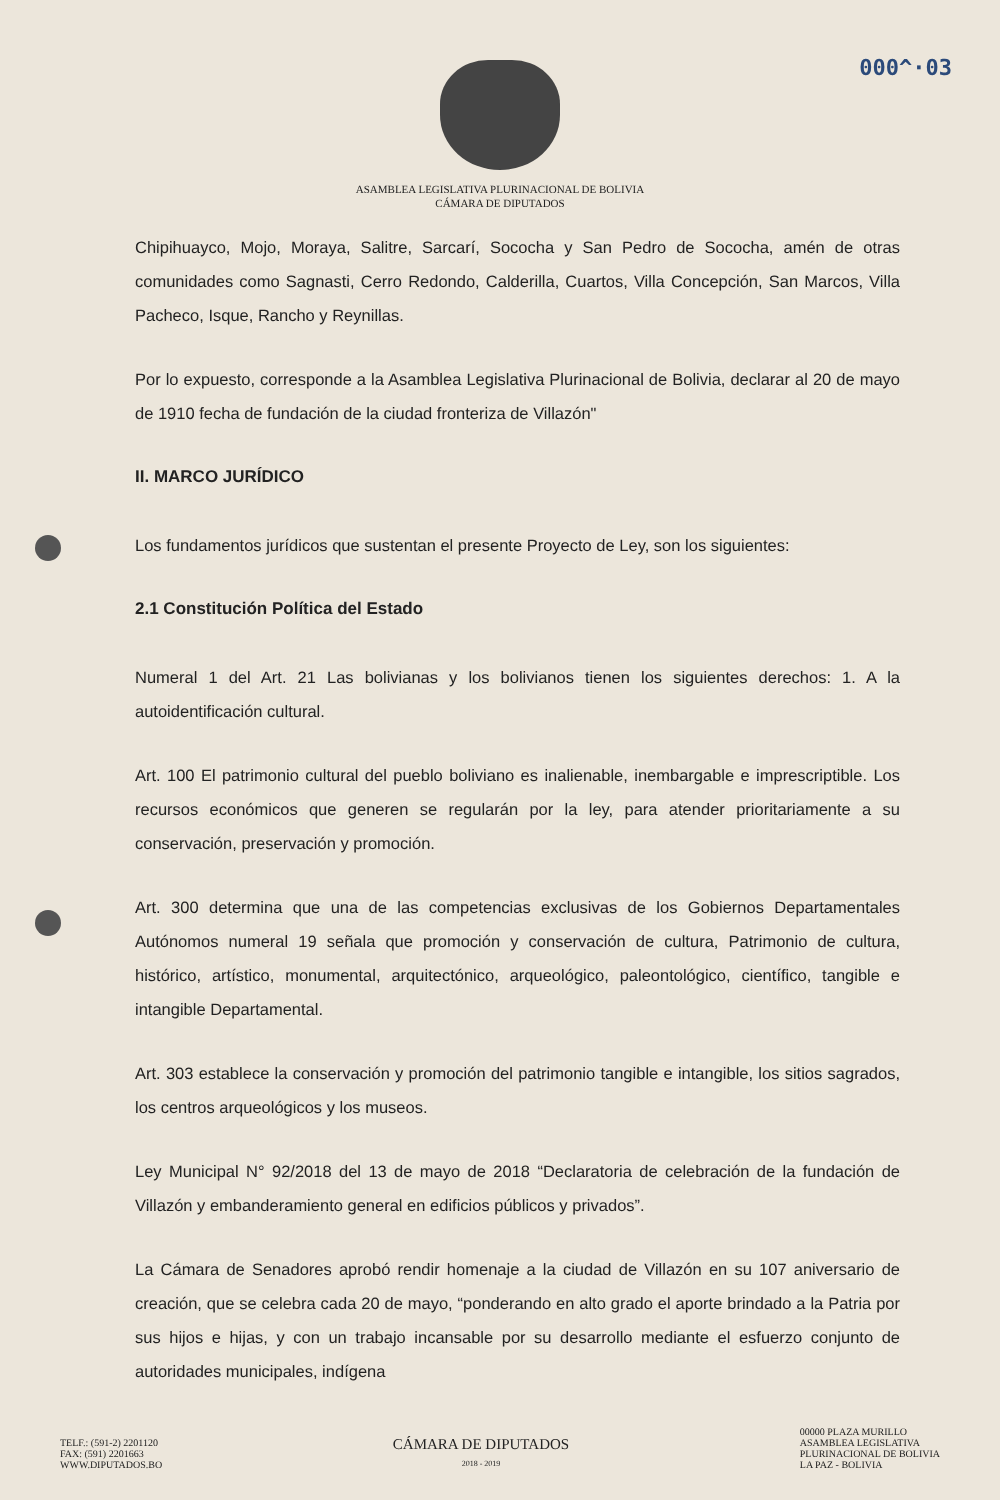000^·03
ASAMBLEA LEGISLATIVA PLURINACIONAL DE BOLIVIA
CÁMARA DE DIPUTADOS
Chipihuayco, Mojo, Moraya, Salitre, Sarcarí, Sococha y San Pedro de Sococha, amén de otras comunidades como Sagnasti, Cerro Redondo, Calderilla, Cuartos, Villa Concepción, San Marcos, Villa Pacheco, Isque, Rancho y Reynillas.
Por lo expuesto, corresponde a la Asamblea Legislativa Plurinacional de Bolivia, declarar al 20 de mayo de 1910 fecha de fundación de la ciudad fronteriza de Villazón"
II. MARCO JURÍDICO
Los fundamentos jurídicos que sustentan el presente Proyecto de Ley, son los siguientes:
2.1 Constitución Política del Estado
Numeral 1 del Art. 21 Las bolivianas y los bolivianos tienen los siguientes derechos: 1. A la autoidentificación cultural.
Art. 100 El patrimonio cultural del pueblo boliviano es inalienable, inembargable e imprescriptible. Los recursos económicos que generen se regularán por la ley, para atender prioritariamente a su conservación, preservación y promoción.
Art. 300 determina que una de las competencias exclusivas de los Gobiernos Departamentales Autónomos numeral 19 señala que promoción y conservación de cultura, Patrimonio de cultura, histórico, artístico, monumental, arquitectónico, arqueológico, paleontológico, científico, tangible e intangible Departamental.
Art. 303 establece la conservación y promoción del patrimonio tangible e intangible, los sitios sagrados, los centros arqueológicos y los museos.
Ley Municipal N° 92/2018 del 13 de mayo de 2018 “Declaratoria de celebración de la fundación de Villazón y embanderamiento general en edificios públicos y privados”.
La Cámara de Senadores aprobó rendir homenaje a la ciudad de Villazón en su 107 aniversario de creación, que se celebra cada 20 de mayo, “ponderando en alto grado el aporte brindado a la Patria por sus hijos e hijas, y con un trabajo incansable por su desarrollo mediante el esfuerzo conjunto de autoridades municipales, indígena
TELF.: (591-2) 2201120
FAX: (591) 2201663
WWW.DIPUTADOS.BO
CÁMARA DE DIPUTADOS
2018 - 2019
00000 PLAZA MURILLO
ASAMBLEA LEGISLATIVA
PLURINACIONAL DE BOLIVIA
LA PAZ - BOLIVIA